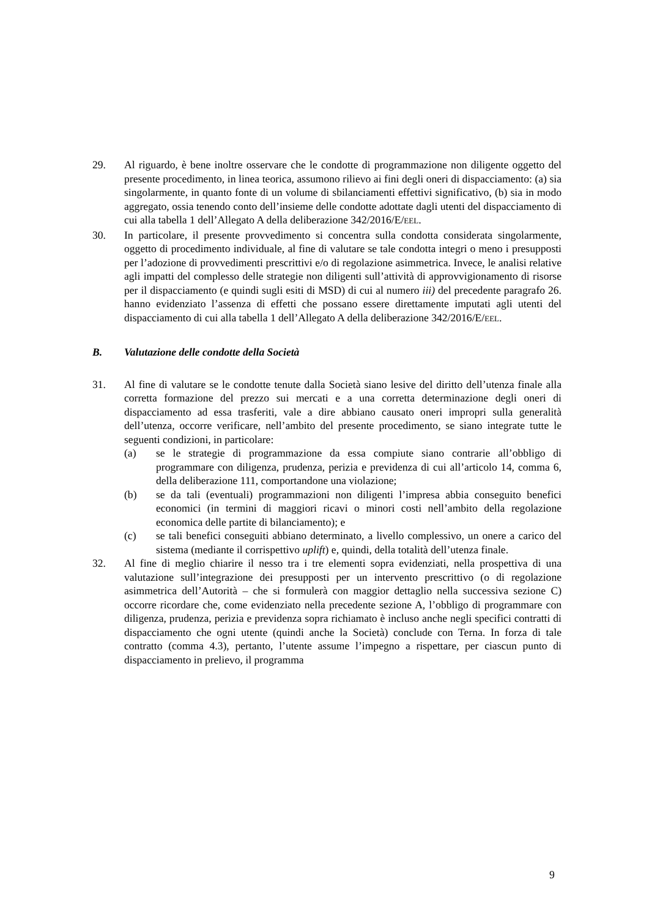29. Al riguardo, è bene inoltre osservare che le condotte di programmazione non diligente oggetto del presente procedimento, in linea teorica, assumono rilievo ai fini degli oneri di dispacciamento: (a) sia singolarmente, in quanto fonte di un volume di sbilanciamenti effettivi significativo, (b) sia in modo aggregato, ossia tenendo conto dell’insieme delle condotte adottate dagli utenti del dispacciamento di cui alla tabella 1 dell’Allegato A della deliberazione 342/2016/E/EEL.
30. In particolare, il presente provvedimento si concentra sulla condotta considerata singolarmente, oggetto di procedimento individuale, al fine di valutare se tale condotta integri o meno i presupposti per l’adozione di provvedimenti prescrittivi e/o di regolazione asimmetrica. Invece, le analisi relative agli impatti del complesso delle strategie non diligenti sull’attività di approvvigionamento di risorse per il dispacciamento (e quindi sugli esiti di MSD) di cui al numero iii) del precedente paragrafo 26. hanno evidenziato l’assenza di effetti che possano essere direttamente imputati agli utenti del dispacciamento di cui alla tabella 1 dell’Allegato A della deliberazione 342/2016/E/EEL.
B. Valutazione delle condotte della Società
31. Al fine di valutare se le condotte tenute dalla Società siano lesive del diritto dell’utenza finale alla corretta formazione del prezzo sui mercati e a una corretta determinazione degli oneri di dispacciamento ad essa trasferiti, vale a dire abbiano causato oneri impropri sulla generalità dell’utenza, occorre verificare, nell’ambito del presente procedimento, se siano integrate tutte le seguenti condizioni, in particolare:
(a) se le strategie di programmazione da essa compiute siano contrarie all’obbligo di programmare con diligenza, prudenza, perizia e previdenza di cui all’articolo 14, comma 6, della deliberazione 111, comportandone una violazione;
(b) se da tali (eventuali) programmazioni non diligenti l’impresa abbia conseguito benefici economici (in termini di maggiori ricavi o minori costi nell’ambito della regolazione economica delle partite di bilanciamento); e
(c) se tali benefici conseguiti abbiano determinato, a livello complessivo, un onere a carico del sistema (mediante il corrispettivo uplift) e, quindi, della totalità dell’utenza finale.
32. Al fine di meglio chiarire il nesso tra i tre elementi sopra evidenziati, nella prospettiva di una valutazione sull’integrazione dei presupposti per un intervento prescrittivo (o di regolazione asimmetrica dell’Autorità – che si formulerà con maggior dettaglio nella successiva sezione C) occorre ricordare che, come evidenziato nella precedente sezione A, l’obbligo di programmare con diligenza, prudenza, perizia e previdenza sopra richiamato è incluso anche negli specifici contratti di dispacciamento che ogni utente (quindi anche la Società) conclude con Terna. In forza di tale contratto (comma 4.3), pertanto, l’utente assume l’impegno a rispettare, per ciascun punto di dispacciamento in prelievo, il programma
9